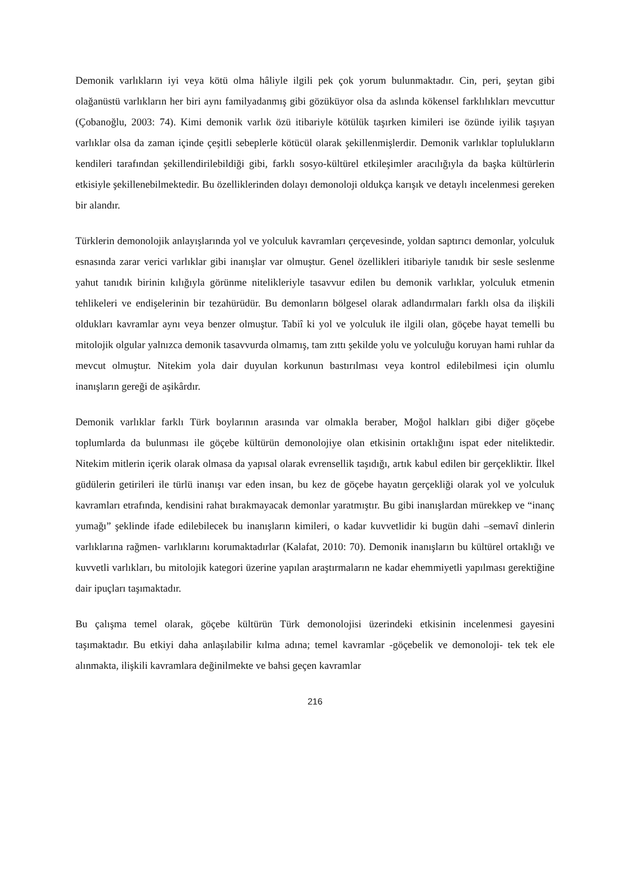Demonik varlıkların iyi veya kötü olma hâliyle ilgili pek çok yorum bulunmaktadır. Cin, peri, şeytan gibi olağanüstü varlıkların her biri aynı familyadanmış gibi gözüküyor olsa da aslında kökensel farklılıkları mevcuttur (Çobanoğlu, 2003: 74). Kimi demonik varlık özü itibariyle kötülük taşırken kimileri ise özünde iyilik taşıyan varlıklar olsa da zaman içinde çeşitli sebeplerle kötücül olarak şekillenmişlerdir. Demonik varlıklar toplulukların kendileri tarafından şekillendirilebildiği gibi, farklı sosyo-kültürel etkileşimler aracılığıyla da başka kültürlerin etkisiyle şekillenebilmektedir. Bu özelliklerinden dolayı demonoloji oldukça karışık ve detaylı incelenmesi gereken bir alandır.
Türklerin demonolojik anlayışlarında yol ve yolculuk kavramları çerçevesinde, yoldan saptırıcı demonlar, yolculuk esnasında zarar verici varlıklar gibi inanışlar var olmuştur. Genel özellikleri itibariyle tanıdık bir sesle seslenme yahut tanıdık birinin kılığıyla görünme nitelikleriyle tasavvur edilen bu demonik varlıklar, yolculuk etmenin tehlikeleri ve endişelerinin bir tezahürüdür. Bu demonların bölgesel olarak adlandırmaları farklı olsa da ilişkili oldukları kavramlar aynı veya benzer olmuştur. Tabiî ki yol ve yolculuk ile ilgili olan, göçebe hayat temelli bu mitolojik olgular yalnızca demonik tasavvurda olmamış, tam zıttı şekilde yolu ve yolculuğu koruyan hami ruhlar da mevcut olmuştur. Nitekim yola dair duyulan korkunun bastırılması veya kontrol edilebilmesi için olumlu inanışların gereği de aşikârdır.
Demonik varlıklar farklı Türk boylarının arasında var olmakla beraber, Moğol halkları gibi diğer göçebe toplumlarda da bulunması ile göçebe kültürün demonolojiye olan etkisinin ortaklığını ispat eder niteliktedir. Nitekim mitlerin içerik olarak olmasa da yapısal olarak evrensellik taşıdığı, artık kabul edilen bir gerçekliktir. İlkel güdülerin getirileri ile türlü inanışı var eden insan, bu kez de göçebe hayatın gerçekliği olarak yol ve yolculuk kavramları etrafında, kendisini rahat bırakmayacak demonlar yaratmıştır. Bu gibi inanışlardan mürekkep ve “inanç yumağı” şeklinde ifade edilebilecek bu inanışların kimileri, o kadar kuvvetlidir ki bugün dahi –semavî dinlerin varlıklarına rağmen- varlıklarını korumaktadırlar (Kalafat, 2010: 70). Demonik inanışların bu kültürel ortaklığı ve kuvvetli varlıkları, bu mitolojik kategori üzerine yapılan araştırmaların ne kadar ehemmiyetli yapılması gerektiğine dair ipuçları taşımaktadır.
Bu çalışma temel olarak, göçebe kültürün Türk demonolojisi üzerindeki etkisinin incelenmesi gayesini taşımaktadır. Bu etkiyi daha anlaşılabilir kılma adına; temel kavramlar -göçebelik ve demonoloji- tek tek ele alınmakta, ilişkili kavramlara değinilmekte ve bahsi geçen kavramlar
216